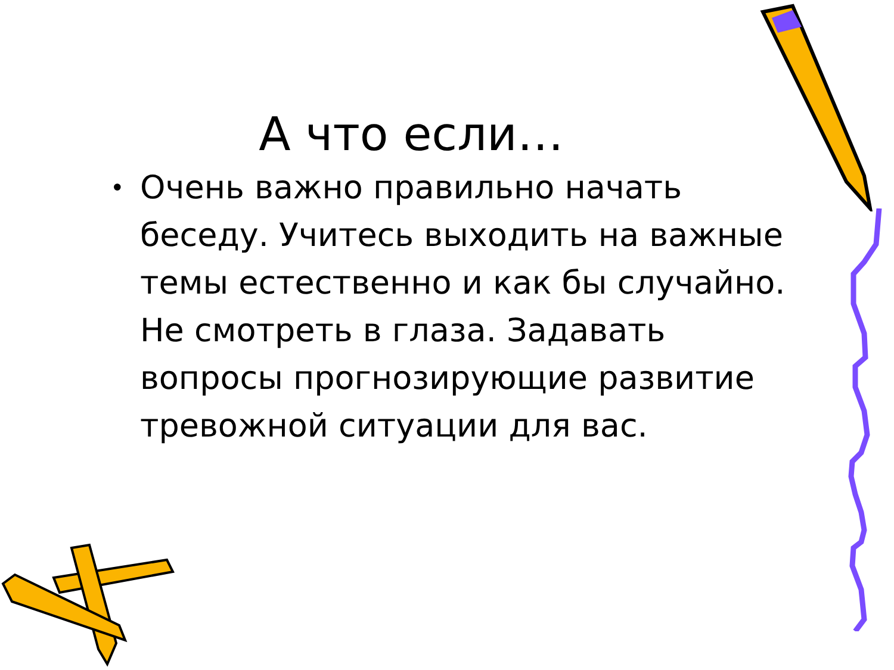А что если…
• Очень важно правильно начать беседу. Учитесь выходить на важные темы естественно и как бы случайно. Не смотреть в глаза. Задавать вопросы прогнозирующие развитие тревожной ситуации для вас.